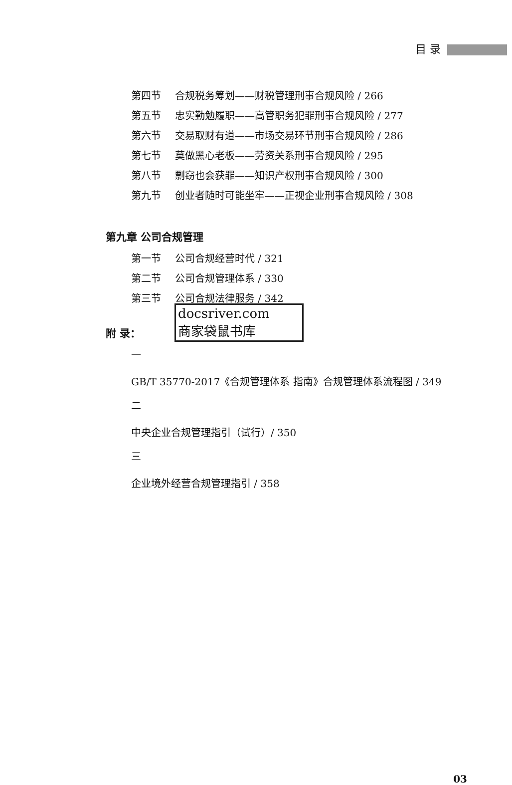目 录
第四节 合规税务筹划——财税管理刑事合规风险 / 266
第五节 忠实勤勉履职——高管职务犯罪刑事合规风险 / 277
第六节 交易取财有道——市场交易环节刑事合规风险 / 286
第七节 莫做黑心老板——劳资关系刑事合规风险 / 295
第八节 剽窃也会获罪——知识产权刑事合规风险 / 300
第九节 创业者随时可能坐牢——正视企业刑事合规风险 / 308
第九章 公司合规管理
第一节 公司合规经营时代 / 321
第二节 公司合规管理体系 / 330
第三节 公司合规法律服务 / 342
docsriver.com
商家袋鼠书库
附 录：
一
GB/T 35770-2017《合规管理体系 指南》合规管理体系流程图 / 349
二
中央企业合规管理指引（试行）/ 350
三
企业境外经营合规管理指引 / 358
03